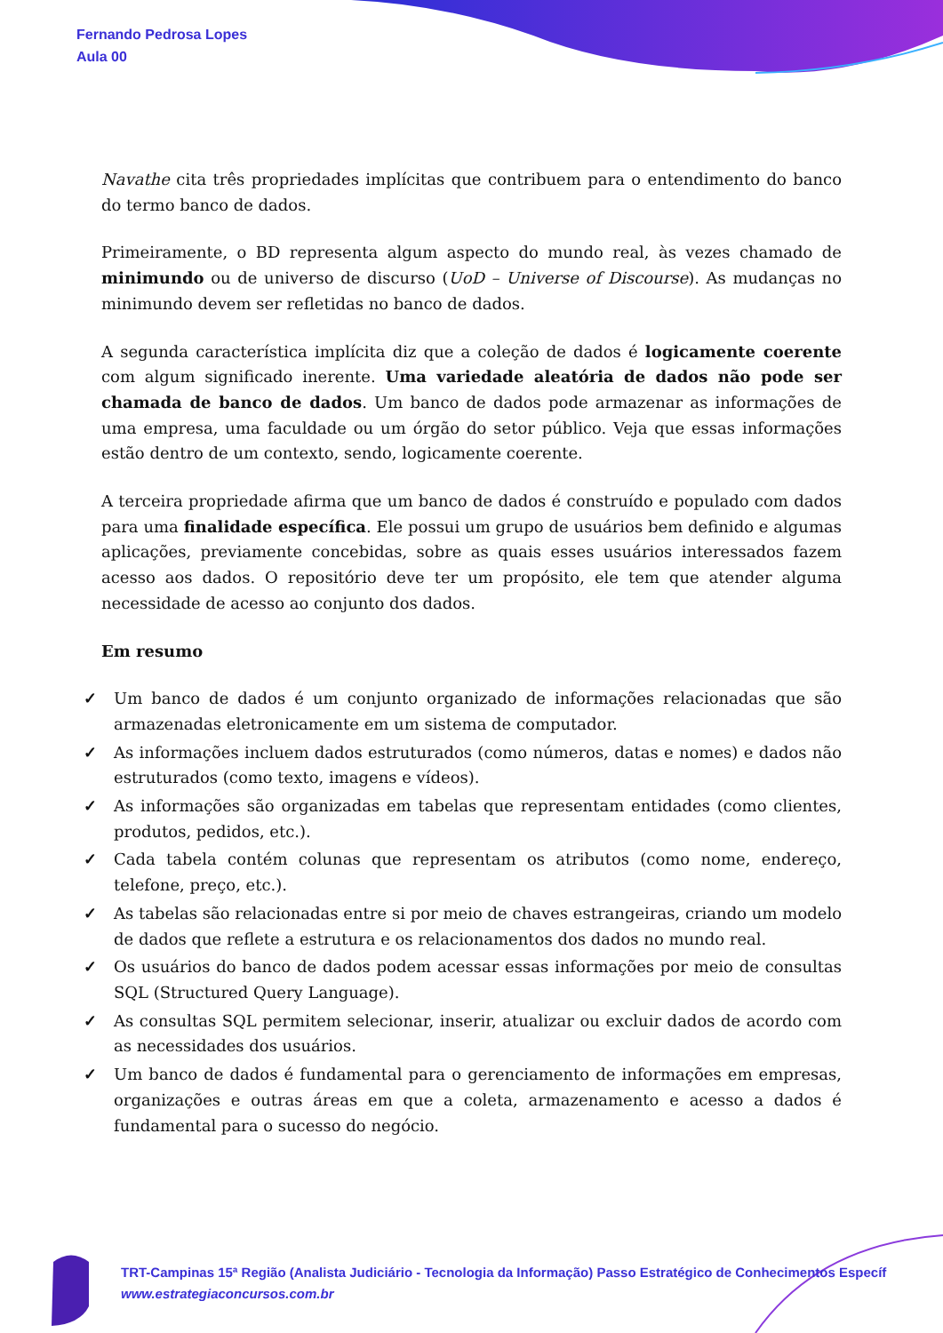Fernando Pedrosa Lopes
Aula 00
Navathe cita três propriedades implícitas que contribuem para o entendimento do banco do termo banco de dados.
Primeiramente, o BD representa algum aspecto do mundo real, às vezes chamado de minimundo ou de universo de discurso (UoD – Universe of Discourse). As mudanças no minimundo devem ser refletidas no banco de dados.
A segunda característica implícita diz que a coleção de dados é logicamente coerente com algum significado inerente. Uma variedade aleatória de dados não pode ser chamada de banco de dados. Um banco de dados pode armazenar as informações de uma empresa, uma faculdade ou um órgão do setor público. Veja que essas informações estão dentro de um contexto, sendo, logicamente coerente.
A terceira propriedade afirma que um banco de dados é construído e populado com dados para uma finalidade específica. Ele possui um grupo de usuários bem definido e algumas aplicações, previamente concebidas, sobre as quais esses usuários interessados fazem acesso aos dados. O repositório deve ter um propósito, ele tem que atender alguma necessidade de acesso ao conjunto dos dados.
Em resumo
✓ Um banco de dados é um conjunto organizado de informações relacionadas que são armazenadas eletronicamente em um sistema de computador.
✓ As informações incluem dados estruturados (como números, datas e nomes) e dados não estruturados (como texto, imagens e vídeos).
✓ As informações são organizadas em tabelas que representam entidades (como clientes, produtos, pedidos, etc.).
✓ Cada tabela contém colunas que representam os atributos (como nome, endereço, telefone, preço, etc.).
✓ As tabelas são relacionadas entre si por meio de chaves estrangeiras, criando um modelo de dados que reflete a estrutura e os relacionamentos dos dados no mundo real.
✓ Os usuários do banco de dados podem acessar essas informações por meio de consultas SQL (Structured Query Language).
✓ As consultas SQL permitem selecionar, inserir, atualizar ou excluir dados de acordo com as necessidades dos usuários.
✓ Um banco de dados é fundamental para o gerenciamento de informações em empresas, organizações e outras áreas em que a coleta, armazenamento e acesso a dados é fundamental para o sucesso do negócio.
TRT-Campinas 15ª Região (Analista Judiciário - Tecnologia da Informação) Passo Estratégico de Conhecimentos Específ
www.estrategiaconcursos.com.br